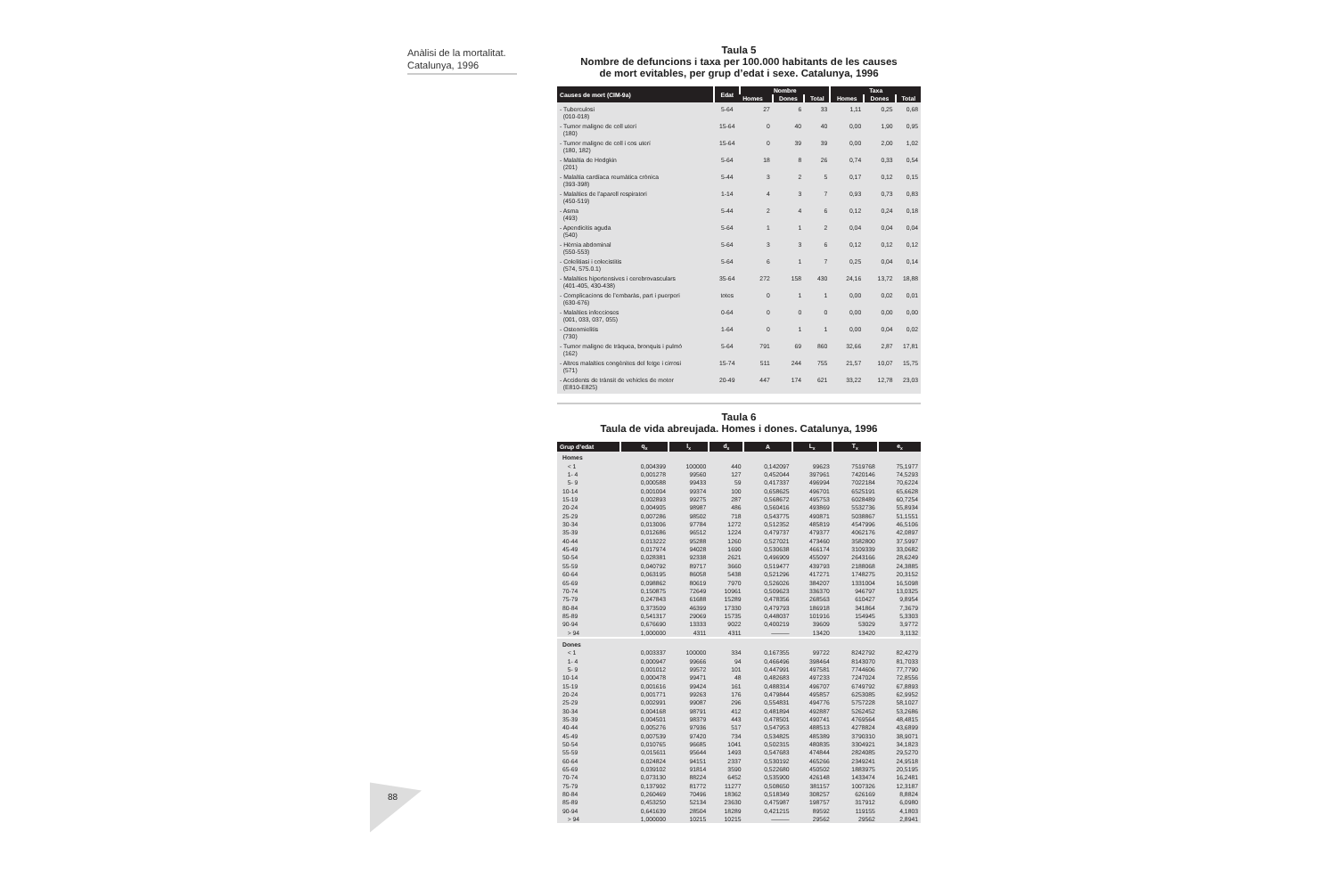Anàlisi de la mortalitat.
Catalunya, 1996
Taula 5
Nombre de defuncions i taxa per 100.000 habitants de les causes
de mort evitables, per grup d’edat i sexe. Catalunya, 1996
| Causes de mort (CIM-9a) | Edat | Nombre | | | Taxa | | |
| --- | --- | --- | --- | --- | --- | --- | --- |
| | | Homes | Dones | Total | Homes | Dones | Total |
| - Tuberculosi (010-018) | 5-64 | 27 | 6 | 33 | 1,11 | 0,25 | 0,68 |
| - Tumor maligne de coll uterí (180) | 15-64 | 0 | 40 | 40 | 0,00 | 1,90 | 0,95 |
| - Tumor maligne de coll i cos uterí (180, 182) | 15-64 | 0 | 39 | 39 | 0,00 | 2,00 | 1,02 |
| - Malaltia de Hodgkin (201) | 5-64 | 18 | 8 | 26 | 0,74 | 0,33 | 0,54 |
| - Malaltia cardíaca reumàtica crònica (393-398) | 5-44 | 3 | 2 | 5 | 0,17 | 0,12 | 0,15 |
| - Malalties de l’aparell respiratori (450-519) | 1-14 | 4 | 3 | 7 | 0,93 | 0,73 | 0,83 |
| - Asma (493) | 5-44 | 2 | 4 | 6 | 0,12 | 0,24 | 0,18 |
| - Apendicitis aguda (540) | 5-64 | 1 | 1 | 2 | 0,04 | 0,04 | 0,04 |
| - Hèrnia abdominal (550-553) | 5-64 | 3 | 3 | 6 | 0,12 | 0,12 | 0,12 |
| - Colelitiasi i colecistitis (574, 575.0.1) | 5-64 | 6 | 1 | 7 | 0,25 | 0,04 | 0,14 |
| - Malalties hipertensives i cerebrovasculars (401-405, 430-438) | 35-64 | 272 | 158 | 430 | 24,16 | 13,72 | 18,88 |
| - Complicacions de l’embaràs, part i puerperi (630-676) | totes | 0 | 1 | 1 | 0,00 | 0,02 | 0,01 |
| - Malalties infeccioses (001, 033, 037, 055) | 0-64 | 0 | 0 | 0 | 0,00 | 0,00 | 0,00 |
| - Osteomielitis (730) | 1-64 | 0 | 1 | 1 | 0,00 | 0,04 | 0,02 |
| - Tumor maligne de tràquea, bronquis i pulmó (162) | 5-64 | 791 | 69 | 860 | 32,66 | 2,87 | 17,81 |
| - Altres malalties congènites del fetge i cirrosi (571) | 15-74 | 511 | 244 | 755 | 21,57 | 10,07 | 15,75 |
| - Accidents de trànsit de vehicles de motor (E810-E825) | 20-49 | 447 | 174 | 621 | 33,22 | 12,78 | 23,03 |
Taula 6
Taula de vida abreujada. Homes i dones. Catalunya, 1996
| Grup d’edat | q<sub>x</sub> | l<sub>x</sub> | d<sub>x</sub> | A | L<sub>x</sub> | T<sub>x</sub> | e<sub>x</sub> |
| --- | --- | --- | --- | --- | --- | --- | --- |
| Homes | | | | | | | |
| < 1 | 0,004399 | 100000 | 440 | 0,142097 | 99623 | 7519768 | 75,1977 |
| 1- 4 | 0,001278 | 99560 | 127 | 0,452044 | 397961 | 7420146 | 74,5293 |
| 5- 9 | 0,000588 | 99433 | 59 | 0,417337 | 496994 | 7022184 | 70,6224 |
| 10-14 | 0,001004 | 99374 | 100 | 0,658625 | 496701 | 6525191 | 65,6628 |
| 15-19 | 0,002893 | 99275 | 287 | 0,568672 | 495753 | 6028489 | 60,7254 |
| 20-24 | 0,004905 | 98987 | 486 | 0,560416 | 493869 | 5532736 | 55,8934 |
| 25-29 | 0,007286 | 98502 | 718 | 0,543775 | 490871 | 5038867 | 51,1551 |
| 30-34 | 0,013006 | 97784 | 1272 | 0,512352 | 485819 | 4547996 | 46,5106 |
| 35-39 | 0,012686 | 96512 | 1224 | 0,479737 | 479377 | 4062176 | 42,0897 |
| 40-44 | 0,013222 | 95288 | 1260 | 0,527021 | 473460 | 3582800 | 37,5997 |
| 45-49 | 0,017974 | 94028 | 1690 | 0,530638 | 466174 | 3109339 | 33,0682 |
| 50-54 | 0,028381 | 92338 | 2621 | 0,496909 | 455097 | 2643166 | 28,6249 |
| 55-59 | 0,040792 | 89717 | 3660 | 0,519477 | 439793 | 2188068 | 24,3885 |
| 60-64 | 0,063195 | 86058 | 5438 | 0,521296 | 417271 | 1748275 | 20,3152 |
| 65-69 | 0,098862 | 80619 | 7970 | 0,526026 | 384207 | 1331004 | 16,5098 |
| 70-74 | 0,150875 | 72649 | 10961 | 0,509623 | 336370 | 946797 | 13,0325 |
| 75-79 | 0,247843 | 61688 | 15289 | 0,478356 | 268563 | 610427 | 9,8954 |
| 80-84 | 0,373509 | 46399 | 17330 | 0,479793 | 186918 | 341864 | 7,3679 |
| 85-89 | 0,541317 | 29069 | 15735 | 0,448037 | 101916 | 154945 | 5,3303 |
| 90-94 | 0,676690 | 13333 | 9022 | 0,400219 | 39609 | 53029 | 3,9772 |
| > 94 | 1,000000 | 4311 | 4311 | ——— | 13420 | 13420 | 3,1132 |
| Dones | | | | | | | |
| < 1 | 0,003337 | 100000 | 334 | 0,167355 | 99722 | 8242792 | 82,4279 |
| 1- 4 | 0,000947 | 99666 | 94 | 0,466496 | 398464 | 8143070 | 81,7033 |
| 5- 9 | 0,001012 | 99572 | 101 | 0,447991 | 497581 | 7744606 | 77,7790 |
| 10-14 | 0,000478 | 99471 | 48 | 0,482683 | 497233 | 7247024 | 72,8556 |
| 15-19 | 0,001616 | 99424 | 161 | 0,488314 | 496707 | 6749792 | 67,8893 |
| 20-24 | 0,001771 | 99263 | 176 | 0,479844 | 495857 | 6253085 | 62,9952 |
| 25-29 | 0,002991 | 99087 | 296 | 0,554831 | 494776 | 5757228 | 58,1027 |
| 30-34 | 0,004168 | 98791 | 412 | 0,481894 | 492887 | 5262452 | 53,2686 |
| 35-39 | 0,004501 | 98379 | 443 | 0,478501 | 490741 | 4769564 | 48,4815 |
| 40-44 | 0,005276 | 97936 | 517 | 0,547953 | 488513 | 4278824 | 43,6899 |
| 45-49 | 0,007539 | 97420 | 734 | 0,534825 | 485389 | 3790310 | 38,9071 |
| 50-54 | 0,010765 | 96685 | 1041 | 0,502315 | 480835 | 3304921 | 34,1823 |
| 55-59 | 0,015611 | 95644 | 1493 | 0,547683 | 474844 | 2824085 | 29,5270 |
| 60-64 | 0,024824 | 94151 | 2337 | 0,530192 | 465266 | 2349241 | 24,9518 |
| 65-69 | 0,039102 | 91814 | 3590 | 0,522680 | 450502 | 1883975 | 20,5195 |
| 70-74 | 0,073130 | 88224 | 6452 | 0,535900 | 426148 | 1433474 | 16,2481 |
| 75-79 | 0,137902 | 81772 | 11277 | 0,508650 | 381157 | 1007326 | 12,3187 |
| 80-84 | 0,260469 | 70496 | 18362 | 0,518349 | 308257 | 626169 | 8,8824 |
| 85-89 | 0,453250 | 52134 | 23630 | 0,475987 | 198757 | 317912 | 6,0980 |
| 90-94 | 0,641639 | 28504 | 18289 | 0,421215 | 89592 | 119155 | 4,1803 |
| > 94 | 1,000000 | 10215 | 10215 | ——— | 29562 | 29562 | 2,8941 |
88